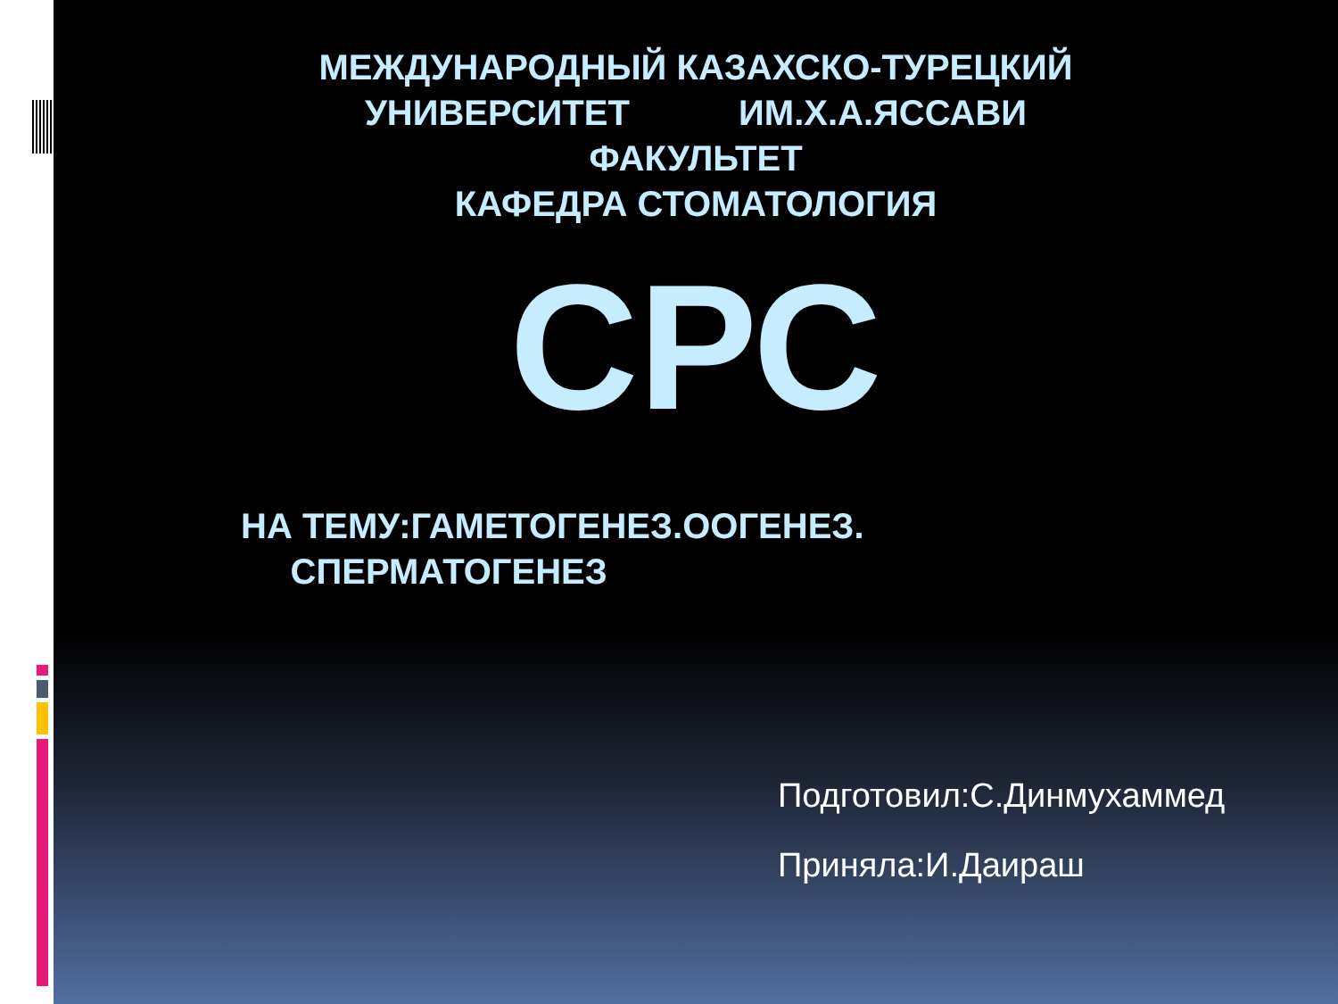МЕЖДУНАРОДНЫЙ КАЗАХСКО-ТУРЕЦКИЙ
УНИВЕРСИТЕТ ИМ.Х.А.ЯССАВИ
ФАКУЛЬТЕТ
КАФЕДРА СТОМАТОЛОГИЯ
СРС
НА ТЕМУ:ГАМЕТОГЕНЕЗ.ООГЕНЕЗ.
СПЕРМАТОГЕНЕЗ
Подготовил:С.Динмухаммед
Приняла:И.Даираш